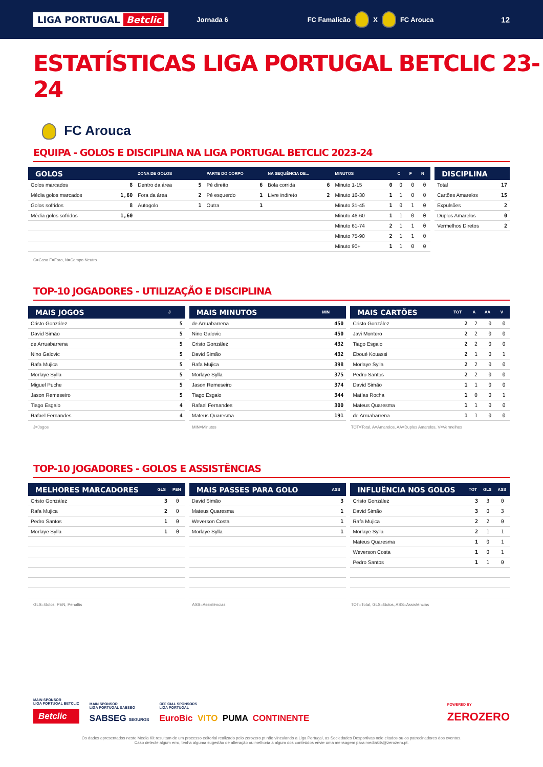LIGA PORTUGAL Betclic
Jornada 6 FC Famalicão X FC Arouca
12
ESTATÍSTICAS LIGA PORTUGAL BETCLIC 23-24
FC Arouca
EQUIPA - GOLOS E DISCIPLINA NA LIGA PORTUGAL BETCLIC 2023-24
| GOLOS | | ZONA DE GOLOS | | PARTE DO CORPO | | NA SEQUÊNCIA DE... | | MINUTOS | | C | F | N |
| --- | --- | --- | --- | --- | --- | --- | --- | --- | --- | --- | --- | --- |
| Golos marcados | 8 | Dentro da área | 5 | Pé direito | 6 | Bola corrida | 6 | Minuto 1-15 | 0 | 0 | 0 | 0 |
| Média golos marcados | 1,60 | Fora da área | 2 | Pé esquerdo | 1 | Livre indireto | 2 | Minuto 16-30 | 1 | 1 | 0 | 0 |
| Golos sofridos | 8 | Autogolo | 1 | Outra | 1 | | | Minuto 31-45 | 1 | 0 | 1 | 0 |
| Média golos sofridos | 1,60 | | | | | | | Minuto 46-60 | 1 | 1 | 0 | 0 |
| | | | | | | | | Minuto 61-74 | 2 | 1 | 1 | 0 |
| | | | | | | | | Minuto 75-90 | 2 | 1 | 1 | 0 |
| | | | | | | | | Minuto 90+ | 1 | 1 | 0 | 0 |
| DISCIPLINA | |
| --- | --- |
| Total | 17 |
| Cartões Amarelos | 15 |
| Expulsões | 2 |
| Duplos Amarelos | 0 |
| Vermelhos Diretos | 2 |
C=Casa F=Fora, N=Campo Neutro
TOP-10 JOGADORES - UTILIZAÇÃO E DISCIPLINA
| MAIS JOGOS | J |
| --- | --- |
| Cristo González | 5 |
| David Simão | 5 |
| de Arruabarrena | 5 |
| Nino Galovic | 5 |
| Rafa Mujica | 5 |
| Morlaye Sylla | 5 |
| Miguel Puche | 5 |
| Jason Remeseiro | 5 |
| Tiago Esgaio | 4 |
| Rafael Fernandes | 4 |
| MAIS MINUTOS | MIN |
| --- | --- |
| de Arruabarrena | 450 |
| Nino Galovic | 450 |
| Cristo González | 432 |
| David Simão | 432 |
| Rafa Mujica | 398 |
| Morlaye Sylla | 375 |
| Jason Remeseiro | 374 |
| Tiago Esgaio | 344 |
| Rafael Fernandes | 300 |
| Mateus Quaresma | 191 |
| MAIS CARTÕES | TOT | A | AA | V |
| --- | --- | --- | --- | --- |
| Cristo González | 2 | 2 | 0 | 0 |
| Javi Montero | 2 | 2 | 0 | 0 |
| Tiago Esgaio | 2 | 2 | 0 | 0 |
| Eboué Kouassi | 2 | 1 | 0 | 1 |
| Morlaye Sylla | 2 | 2 | 0 | 0 |
| Pedro Santos | 2 | 2 | 0 | 0 |
| David Simão | 1 | 1 | 0 | 0 |
| Matías Rocha | 1 | 0 | 0 | 1 |
| Mateus Quaresma | 1 | 1 | 0 | 0 |
| de Arruabarrena | 1 | 1 | 0 | 0 |
J=Jogos MIN=Minutos TOT=Total, A=Amarelos, AA=Duplos Amarelos, V=Vermelhos
TOP-10 JOGADORES - GOLOS E ASSISTÊNCIAS
| MELHORES MARCADORES | GLS | PEN |
| --- | --- | --- |
| Cristo González | 3 | 0 |
| Rafa Mujica | 2 | 0 |
| Pedro Santos | 1 | 0 |
| Morlaye Sylla | 1 | 0 |
| MAIS PASSES PARA GOLO | ASS |
| --- | --- |
| David Simão | 3 |
| Mateus Quaresma | 1 |
| Weverson Costa | 1 |
| Morlaye Sylla | 1 |
| INFLUÊNCIA NOS GOLOS | TOT | GLS | ASS |
| --- | --- | --- | --- |
| Cristo González | 3 | 3 | 0 |
| David Simão | 3 | 0 | 3 |
| Rafa Mujica | 2 | 2 | 0 |
| Morlaye Sylla | 2 | 1 | 1 |
| Mateus Quaresma | 1 | 0 | 1 |
| Weverson Costa | 1 | 0 | 1 |
| Pedro Santos | 1 | 1 | 0 |
GLS=Golos, PEN, Penáltis ASS=Assistências TOT=Total, GLS=Golos, ASS=Assistências
MAIN SPONSOR
LIGA PORTUGAL BETCLIC
Betclic
MAIN SPONSOR
LIGA PORTUGAL SABSEG
SABSEG SEGUROS
OFFICIAL SPONSORS
LIGA PORTUGAL
EuroBic VITO PUMA CONTINENTE
POWERED BY
ZEROZERO
Os dados apresentados neste Media Kit resultam de um processo editorial realizado pelo zerozero.pt não vinculando a Liga Portugal, as Sociedades Desportivas nele citados ou os patrocinadores dos eventos.
Caso detecte algum erro, tenha alguma sugestão de alteração ou melhoria a algum dos conteúdos envie uma mensagem para mediakits@zerozero.pt.